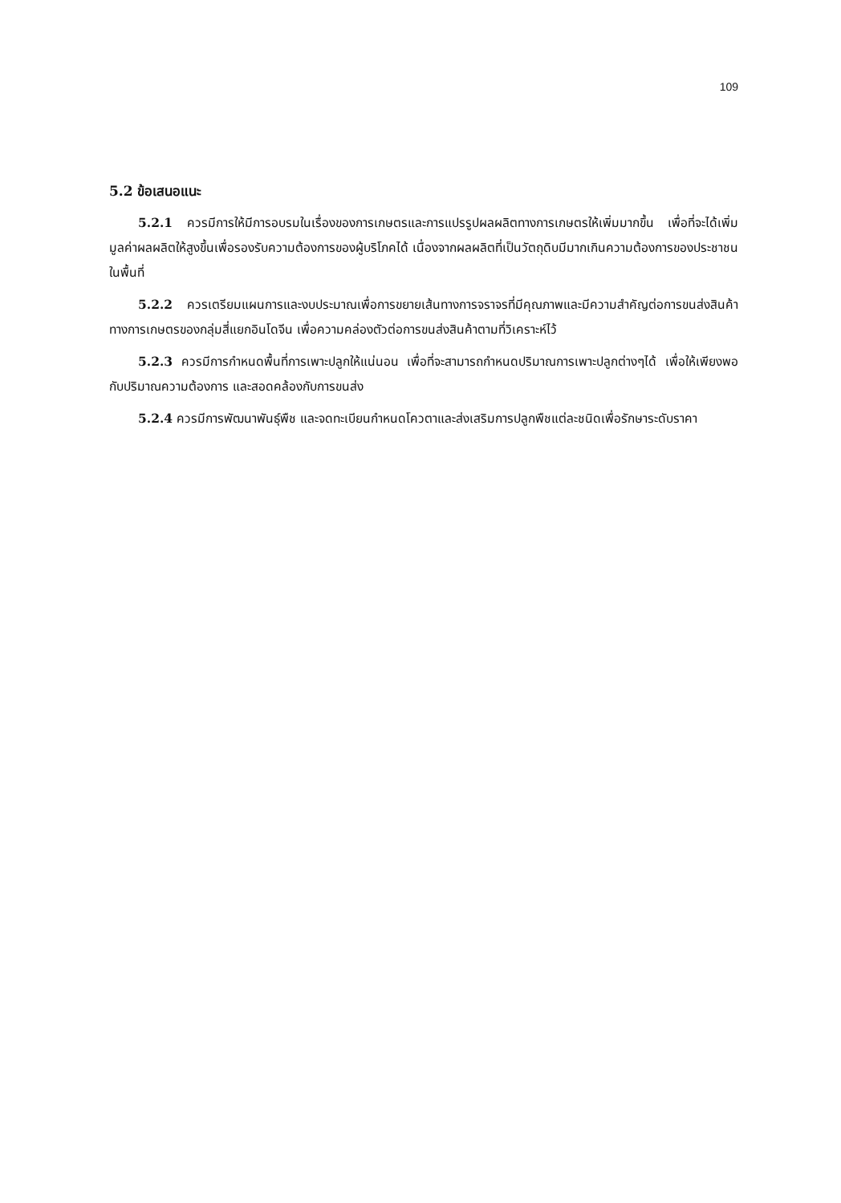109
5.2 ข้อเสนอแนะ
5.2.1 ควรมีการให้มีการอบรมในเรื่องของการเกษตรและการแปรรูปผลผลิตทางการเกษตรให้เพิ่มมากขึ้น เพื่อที่จะได้เพิ่มมูลค่าผลผลิตให้สูงขึ้นเพื่อรองรับความต้องการของผู้บริโภคได้ เนื่องจากผลผลิตที่เป็นวัตถุดิบมีมากเกินความต้องการของประชาชนในพื้นที่
5.2.2 ควรเตรียมแผนการและงบประมาณเพื่อการขยายเส้นทางการจราจรที่มีคุณภาพและมีความสำคัญต่อการขนส่งสินค้าทางการเกษตรของกลุ่มสี่แยกอินโดจีน เพื่อความคล่องตัวต่อการขนส่งสินค้าตามที่วิเคราะห์ไว้
5.2.3 ควรมีการกำหนดพื้นที่การเพาะปลูกให้แน่นอน เพื่อที่จะสามารถกำหนดปริมาณการเพาะปลูกต่างๆได้ เพื่อให้เพียงพอกับปริมาณความต้องการ และสอดคล้องกับการขนส่ง
5.2.4 ควรมีการพัฒนาพันธุ์พืช และจดทะเบียนกำหนดโควตาและส่งเสริมการปลูกพืชแต่ละชนิดเพื่อรักษาระดับราคา